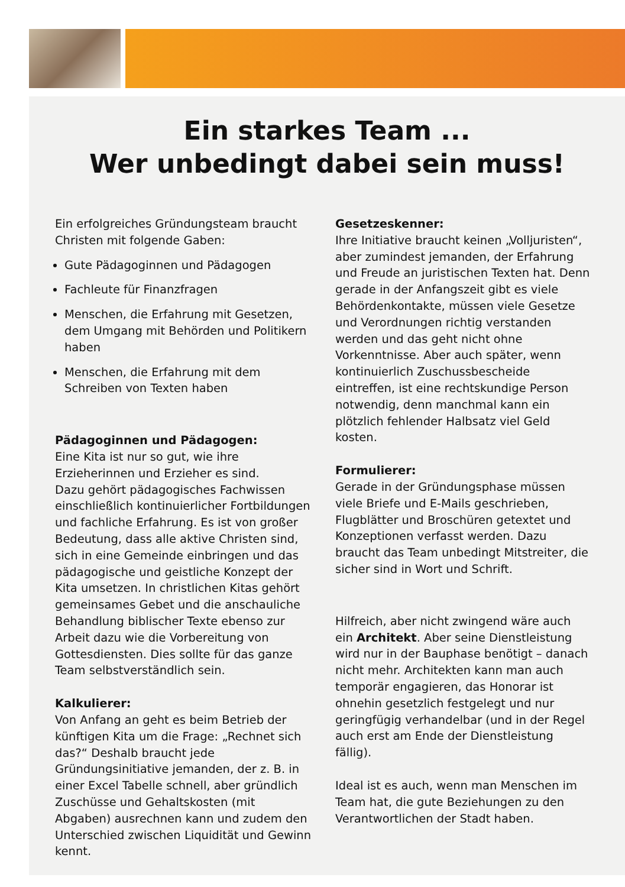Ein starkes Team ...
Wer unbedingt dabei sein muss!
Ein erfolgreiches Gründungsteam braucht Christen mit folgende Gaben:
Gute Pädagoginnen und Pädagogen
Fachleute für Finanzfragen
Menschen, die Erfahrung mit Gesetzen, dem Umgang mit Behörden und Politikern haben
Menschen, die Erfahrung mit dem Schreiben von Texten haben
Pädagoginnen und Pädagogen:
Eine Kita ist nur so gut, wie ihre Erzieherinnen und Erzieher es sind.
Dazu gehört pädagogisches Fachwissen einschließlich kontinuierlicher Fortbildungen und fachliche Erfahrung. Es ist von großer Bedeutung, dass alle aktive Christen sind, sich in eine Gemeinde einbringen und das pädagogische und geistliche Konzept der Kita umsetzen. In christlichen Kitas gehört gemeinsames Gebet und die anschauliche Behandlung biblischer Texte ebenso zur Arbeit dazu wie die Vorbereitung von Gottesdiensten. Dies sollte für das ganze Team selbstverständlich sein.
Kalkulierer:
Von Anfang an geht es beim Betrieb der künftigen Kita um die Frage: „Rechnet sich das?“ Deshalb braucht jede Gründungsinitiative jemanden, der z. B. in einer Excel Tabelle schnell, aber gründlich Zuschüsse und Gehaltskosten (mit Abgaben) ausrechnen kann und zudem den Unterschied zwischen Liquidität und Gewinn kennt.
Gesetzeskenner:
Ihre Initiative braucht keinen „Volljuristen“, aber zumindest jemanden, der Erfahrung und Freude an juristischen Texten hat. Denn gerade in der Anfangszeit gibt es viele Behördenkontakte, müssen viele Gesetze und Verordnungen richtig verstanden werden und das geht nicht ohne Vorkenntnisse. Aber auch später, wenn kontinuierlich Zuschussbescheide eintreffen, ist eine rechtskundige Person notwendig, denn manchmal kann ein plötzlich fehlender Halbsatz viel Geld kosten.
Formulierer:
Gerade in der Gründungsphase müssen viele Briefe und E-Mails geschrieben, Flugblätter und Broschüren getextet und Konzeptionen verfasst werden. Dazu braucht das Team unbedingt Mitstreiter, die sicher sind in Wort und Schrift.
Hilfreich, aber nicht zwingend wäre auch ein Architekt. Aber seine Dienstleistung wird nur in der Bauphase benötigt – danach nicht mehr. Architekten kann man auch temporär engagieren, das Honorar ist ohnehin gesetzlich festgelegt und nur geringfügig verhandelbar (und in der Regel auch erst am Ende der Dienstleistung fällig).
Ideal ist es auch, wenn man Menschen im Team hat, die gute Beziehungen zu den Verantwortlichen der Stadt haben.